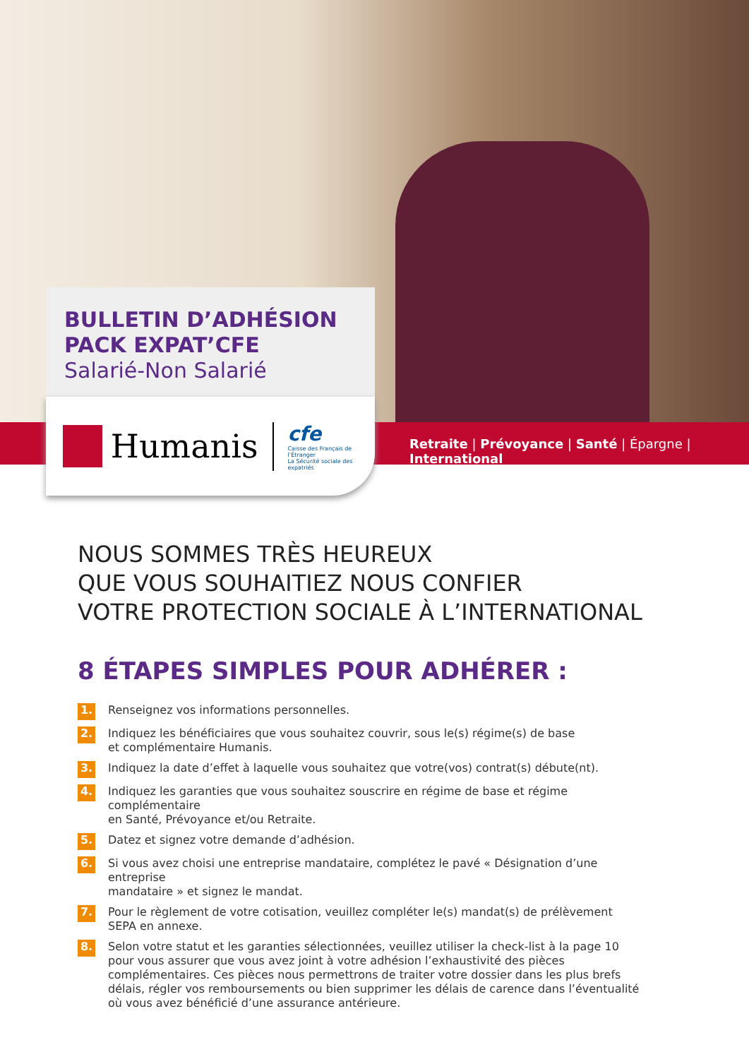BULLETIN D’ADHÉSION
PACK EXPAT’CFE
Salarié-Non Salarié
Humanis
cfe
Caisse des Français de l’Étranger
La Sécurité sociale des expatriés
Retraite | Prévoyance | Santé | Épargne | International
NOUS SOMMES TRÈS HEUREUX
QUE VOUS SOUHAITIEZ NOUS CONFIER
VOTRE PROTECTION SOCIALE À L’INTERNATIONAL
8 ÉTAPES SIMPLES POUR ADHÉRER :
1. Renseignez vos informations personnelles.
2. Indiquez les bénéficiaires que vous souhaitez couvrir, sous le(s) régime(s) de base
et complémentaire Humanis.
3. Indiquez la date d’effet à laquelle vous souhaitez que votre(vos) contrat(s) débute(nt).
4. Indiquez les garanties que vous souhaitez souscrire en régime de base et régime complémentaire
en Santé, Prévoyance et/ou Retraite.
5. Datez et signez votre demande d’adhésion.
6. Si vous avez choisi une entreprise mandataire, complétez le pavé « Désignation d’une entreprise
mandataire » et signez le mandat.
7. Pour le règlement de votre cotisation, veuillez compléter le(s) mandat(s) de prélèvement SEPA en annexe.
8. Selon votre statut et les garanties sélectionnées, veuillez utiliser la check-list à la page 10 pour vous assurer que vous avez joint à votre adhésion l’exhaustivité des pièces complémentaires. Ces pièces nous permettrons de traiter votre dossier dans les plus brefs délais, régler vos remboursements ou bien supprimer les délais de carence dans l’éventualité où vous avez bénéficié d’une assurance antérieure.